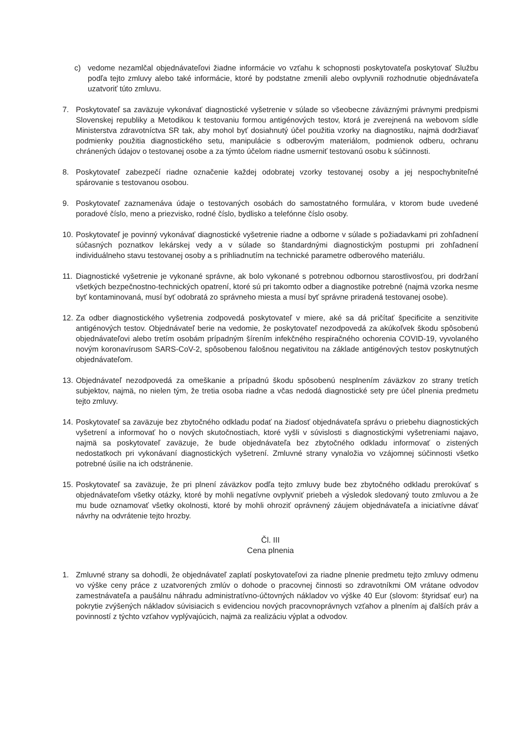c) vedome nezamlčal objednávateľovi žiadne informácie vo vzťahu k schopnosti poskytovateľa poskytovať Službu podľa tejto zmluvy alebo také informácie, ktoré by podstatne zmenili alebo ovplyvnili rozhodnutie objednávateľa uzatvoriť túto zmluvu.
7. Poskytovateľ sa zaväzuje vykonávať diagnostické vyšetrenie v súlade so všeobecne záväznými právnymi predpismi Slovenskej republiky a Metodikou k testovaniu formou antigénových testov, ktorá je zverejnená na webovom sídle Ministerstva zdravotníctva SR tak, aby mohol byť dosiahnutý účel použitia vzorky na diagnostiku, najmä dodržiavať podmienky použitia diagnostického setu, manipulácie s odberovým materiálom, podmienok odberu, ochranu chránených údajov o testovanej osobe a za týmto účelom riadne usmerniť testovanú osobu k súčinnosti.
8. Poskytovateľ zabezpečí riadne označenie každej odobratej vzorky testovanej osoby a jej nespochybniteľné spárovanie s testovanou osobou.
9. Poskytovateľ zaznamenáva údaje o testovaných osobách do samostatného formulára, v ktorom bude uvedené poradové číslo, meno a priezvisko, rodné číslo, bydlisko a telefónne číslo osoby.
10.
Poskytovateľ je povinný vykonávať diagnostické vyšetrenie riadne a odborne v súlade s požiadavkami pri zohľadnení súčasných poznatkov lekárskej vedy a v súlade so štandardnými diagnostickým postupmi pri zohľadnení individuálneho stavu testovanej osoby a s prihliadnutím na technické parametre odberového materiálu.
11.
Diagnostické vyšetrenie je vykonané správne, ak bolo vykonané s potrebnou odbornou starostlivosťou, pri dodržaní všetkých bezpečnostno-technických opatrení, ktoré sú pri takomto odber a diagnostike potrebné (najmä vzorka nesme byť kontaminovaná, musí byť odobratá zo správneho miesta a musí byť správne priradená testovanej osobe).
12.
Za odber diagnostického vyšetrenia zodpovedá poskytovateľ v miere, aké sa dá pričítať špecificite a senzitivite antigénových testov. Objednávateľ berie na vedomie, že poskytovateľ nezodpovedá za akúkoľvek škodu spôsobenú objednávateľovi alebo tretím osobám prípadným šírením infekčného respiračného ochorenia COVID-19, vyvolaného novým koronavírusom SARS-CoV-2, spôsobenou falošnou negativitou na základe antigénových testov poskytnutých objednávateľom.
13.
Objednávateľ nezodpovedá za omeškanie a prípadnú škodu spôsobenú nesplnením záväzkov zo strany tretích subjektov, najmä, no nielen tým, že tretia osoba riadne a včas nedodá diagnostické sety pre účel plnenia predmetu tejto zmluvy.
14.
Poskytovateľ sa zaväzuje bez zbytočného odkladu podať na žiadosť objednávateľa správu o priebehu diagnostických vyšetrení a informovať ho o nových skutočnostiach, ktoré vyšli v súvislosti s diagnostickými vyšetreniami najavo, najmä sa poskytovateľ zaväzuje, že bude objednávateľa bez zbytočného odkladu informovať o zistených nedostatkoch pri vykonávaní diagnostických vyšetrení. Zmluvné strany vynaložia vo vzájomnej súčinnosti všetko potrebné úsilie na ich odstránenie.
15.
Poskytovateľ sa zaväzuje, že pri plnení záväzkov podľa tejto zmluvy bude bez zbytočného odkladu prerokúvať s objednávateľom všetky otázky, ktoré by mohli negatívne ovplyvniť priebeh a výsledok sledovaný touto zmluvou a že mu bude oznamovať všetky okolnosti, ktoré by mohli ohroziť oprávnený záujem objednávateľa a iniciatívne dávať návrhy na odvrátenie tejto hrozby.
Čl. III
Cena plnenia
1. Zmluvné strany sa dohodli, že objednávateľ zaplatí poskytovateľovi za riadne plnenie predmetu tejto zmluvy odmenu vo výške ceny práce z uzatvorených zmlúv o dohode o pracovnej činnosti so zdravotníkmi OM vrátane odvodov zamestnávateľa a paušálnu náhradu administratívno-účtovných nákladov vo výške 40 Eur (slovom: štyridsať eur) na pokrytie zvýšených nákladov súvisiacich s evidenciou nových pracovnoprávnych vzťahov a plnením aj ďalších práv a povinností z týchto vzťahov vyplývajúcich, najmä za realizáciu výplat a odvodov.